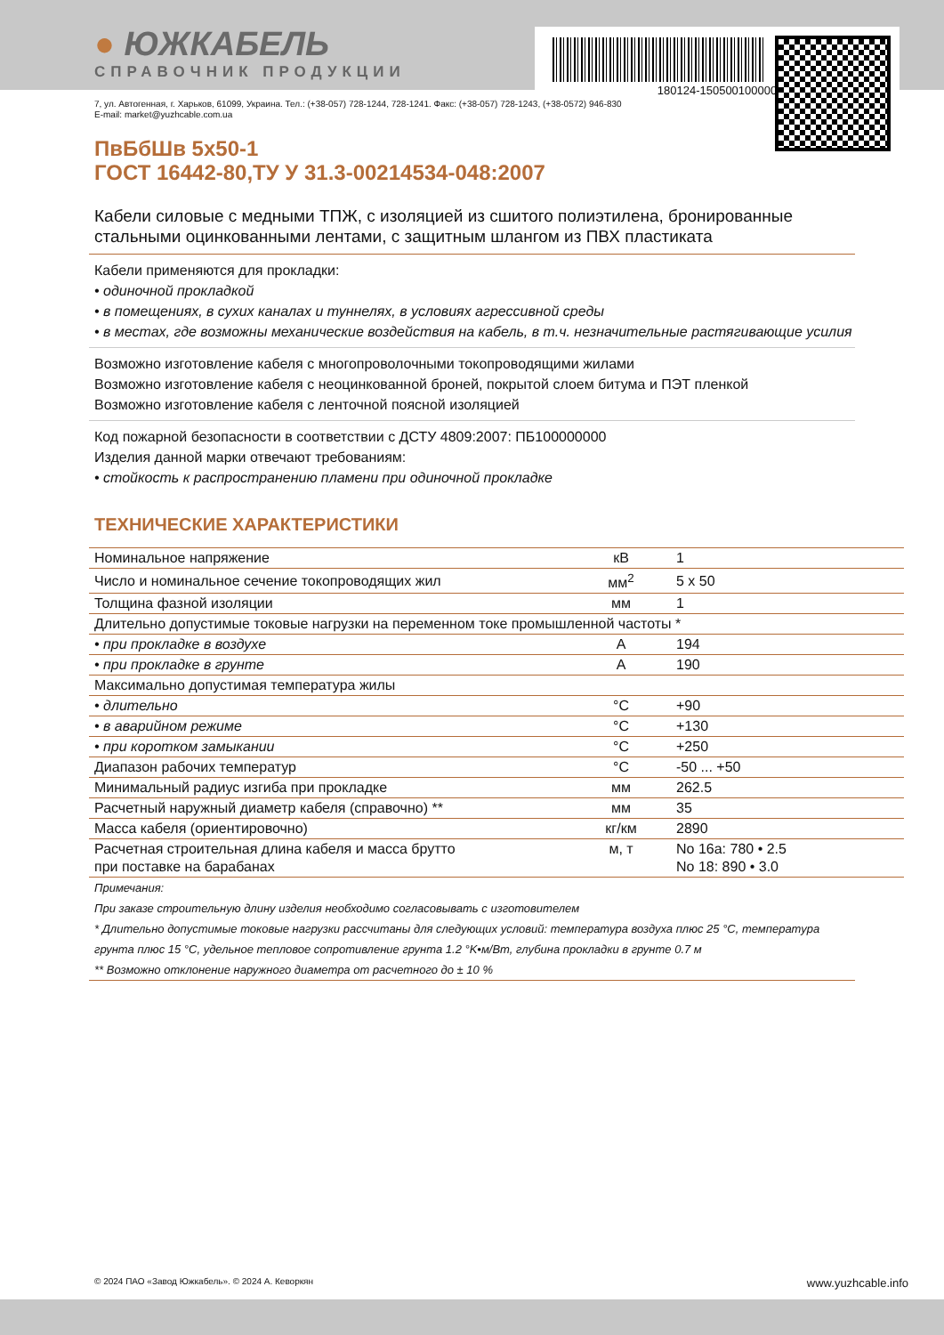180124-150500100000
● ЮЖКАБЕЛЬ
СПРАВОЧНИК ПРОДУКЦИИ
7, ул. Автогенная, г. Харьков, 61099, Украина. Тел.: (+38-057) 728-1244, 728-1241. Факс: (+38-057) 728-1243, (+38-0572) 946-830
E-mail: market@yuzhcable.com.ua
ПвБбШв 5x50-1
ГОСТ 16442-80,ТУ У 31.3-00214534-048:2007
Кабели силовые с медными ТПЖ, с изоляцией из сшитого полиэтилена, бронированные стальными оцинкованными лентами, с защитным шлангом из ПВХ пластиката
Кабели применяются для прокладки:
• одиночной прокладкой
• в помещениях, в сухих каналах и туннелях, в условиях агрессивной среды
• в местах, где возможны механические воздействия на кабель, в т.ч. незначительные растягивающие усилия
Возможно изготовление кабеля с многопроволочными токопроводящими жилами
Возможно изготовление кабеля с неоцинкованной броней, покрытой слоем битума и ПЭТ пленкой
Возможно изготовление кабеля с ленточной поясной изоляцией
Код пожарной безопасности в соответствии с ДСТУ 4809:2007: ПБ100000000
Изделия данной марки отвечают требованиям:
• стойкость к распространению пламени при одиночной прокладке
ТЕХНИЧЕСКИЕ ХАРАКТЕРИСТИКИ
| Номинальное напряжение | кВ | 1 |
| Число и номинальное сечение токопроводящих жил | мм<sup>2</sup> | 5 x 50 |
| Толщина фазной изоляции | мм | 1 |
| Длительно допустимые токовые нагрузки на переменном токе промышленной частоты * | | |
| • при прокладке в воздухе | А | 194 |
| • при прокладке в грунте | А | 190 |
| Максимально допустимая температура жилы | | |
| • длительно | °C | +90 |
| • в аварийном режиме | °C | +130 |
| • при коротком замыкании | °C | +250 |
| Диапазон рабочих температур | °C | -50 ... +50 |
| Минимальный радиус изгиба при прокладке | мм | 262.5 |
| Расчетный наружный диаметр кабеля (справочно) ** | мм | 35 |
| Масса кабеля (ориентировочно) | кг/км | 2890 |
| Расчетная строительная длина кабеля и масса брутто при поставке на барабанах | м, т | No 16а: 780 • 2.5 No 18: 890 • 3.0 |
Примечания:
При заказе строительную длину изделия необходимо согласовывать с изготовителем
* Длительно допустимые токовые нагрузки рассчитаны для следующих условий: температура воздуха плюс 25 °C, температура грунта плюс 15 °C, удельное тепловое сопротивление грунта 1.2 °K•м/Вт, глубина прокладки в грунте 0.7 м
** Возможно отклонение наружного диаметра от расчетного до ± 10 %
© 2024 ПАО «Завод Южкабель». © 2024 А. Кеворкян www.yuzhcable.info